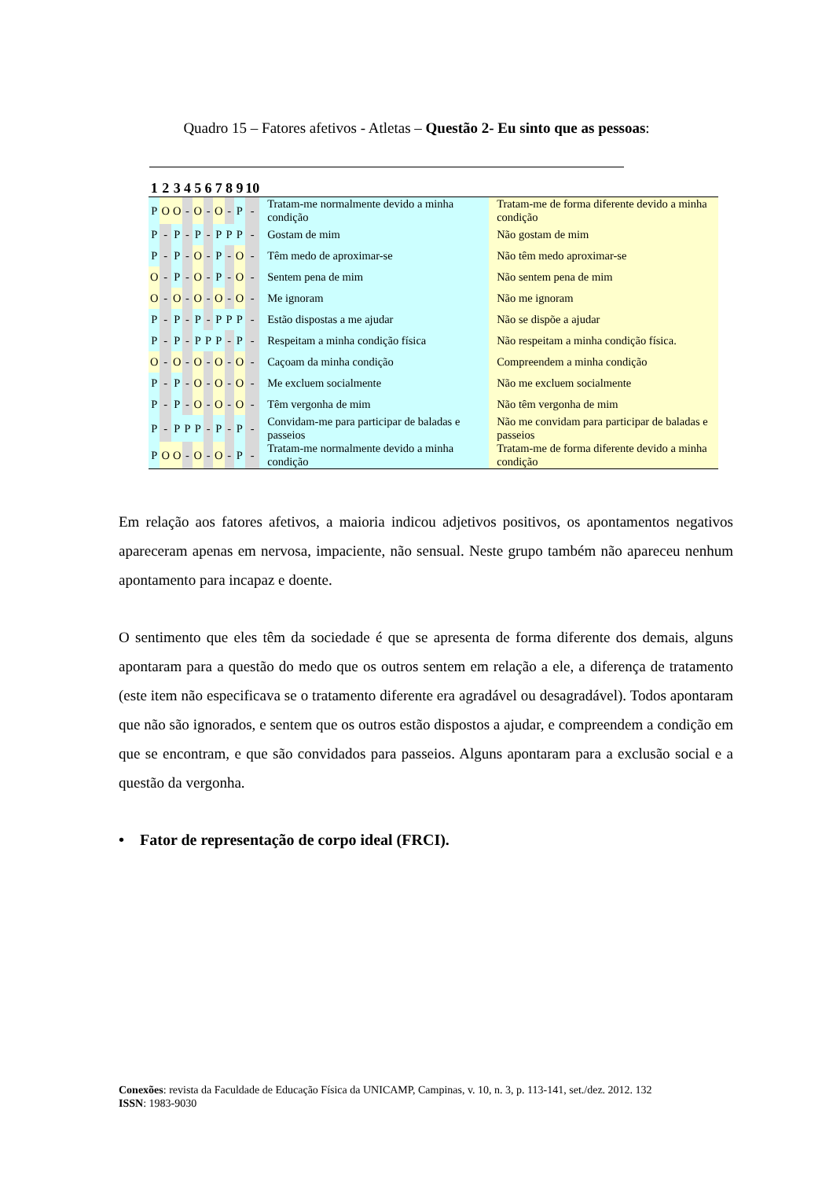Quadro 15 – Fatores afetivos - Atletas – Questão 2- Eu sinto que as pessoas:
| 1 | 2 | 3 | 4 | 5 | 6 | 7 | 8 | 9 | 10 | | |
| --- | --- | --- | --- | --- | --- | --- | --- | --- | --- | --- | --- |
| P | O | O | - | O | - | O | - | P | - | Tratam-me normalmente devido a minha condição | Tratam-me de forma diferente devido a minha condição |
| P | - | P | - | P | - | P | P | P | - | Gostam de mim | Não gostam de mim |
| P | - | P | - | O | - | P | - | O | - | Têm medo de aproximar-se | Não têm medo aproximar-se |
| O | - | P | - | O | - | P | - | O | - | Sentem pena de mim | Não sentem pena de mim |
| O | - | O | - | O | - | O | - | O | - | Me ignoram | Não me ignoram |
| P | - | P | - | P | - | P | P | P | - | Estão dispostas a me ajudar | Não se dispõe a ajudar |
| P | - | P | - | P | P | P | - | P | - | Respeitam a minha condição física | Não respeitam a minha condição física. |
| O | - | O | - | O | - | O | - | O | - | Caçoam da minha condição | Compreendem a minha condição |
| P | - | P | - | O | - | O | - | O | - | Me excluem socialmente | Não me excluem socialmente |
| P | - | P | - | O | - | O | - | O | - | Têm vergonha de mim | Não têm vergonha de mim |
| P | - | P | P | P | - | P | - | P | - | Convidam-me para participar de baladas e passeios | Não me convidam para participar de baladas e passeios |
| P | O | O | - | O | - | O | - | P | - | Tratam-me normalmente devido a minha condição | Tratam-me de forma diferente devido a minha condição |
Em relação aos fatores afetivos, a maioria indicou adjetivos positivos, os apontamentos negativos apareceram apenas em nervosa, impaciente, não sensual. Neste grupo também não apareceu nenhum apontamento para incapaz e doente.
O sentimento que eles têm da sociedade é que se apresenta de forma diferente dos demais, alguns apontaram para a questão do medo que os outros sentem em relação a ele, a diferença de tratamento (este item não especificava se o tratamento diferente era agradável ou desagradável). Todos apontaram que não são ignorados, e sentem que os outros estão dispostos a ajudar, e compreendem a condição em que se encontram, e que são convidados para passeios. Alguns apontaram para a exclusão social e a questão da vergonha.
• Fator de representação de corpo ideal (FRCI).
Conexões: revista da Faculdade de Educação Física da UNICAMP, Campinas, v. 10, n. 3, p. 113-141, set./dez. 2012. 132
ISSN: 1983-9030